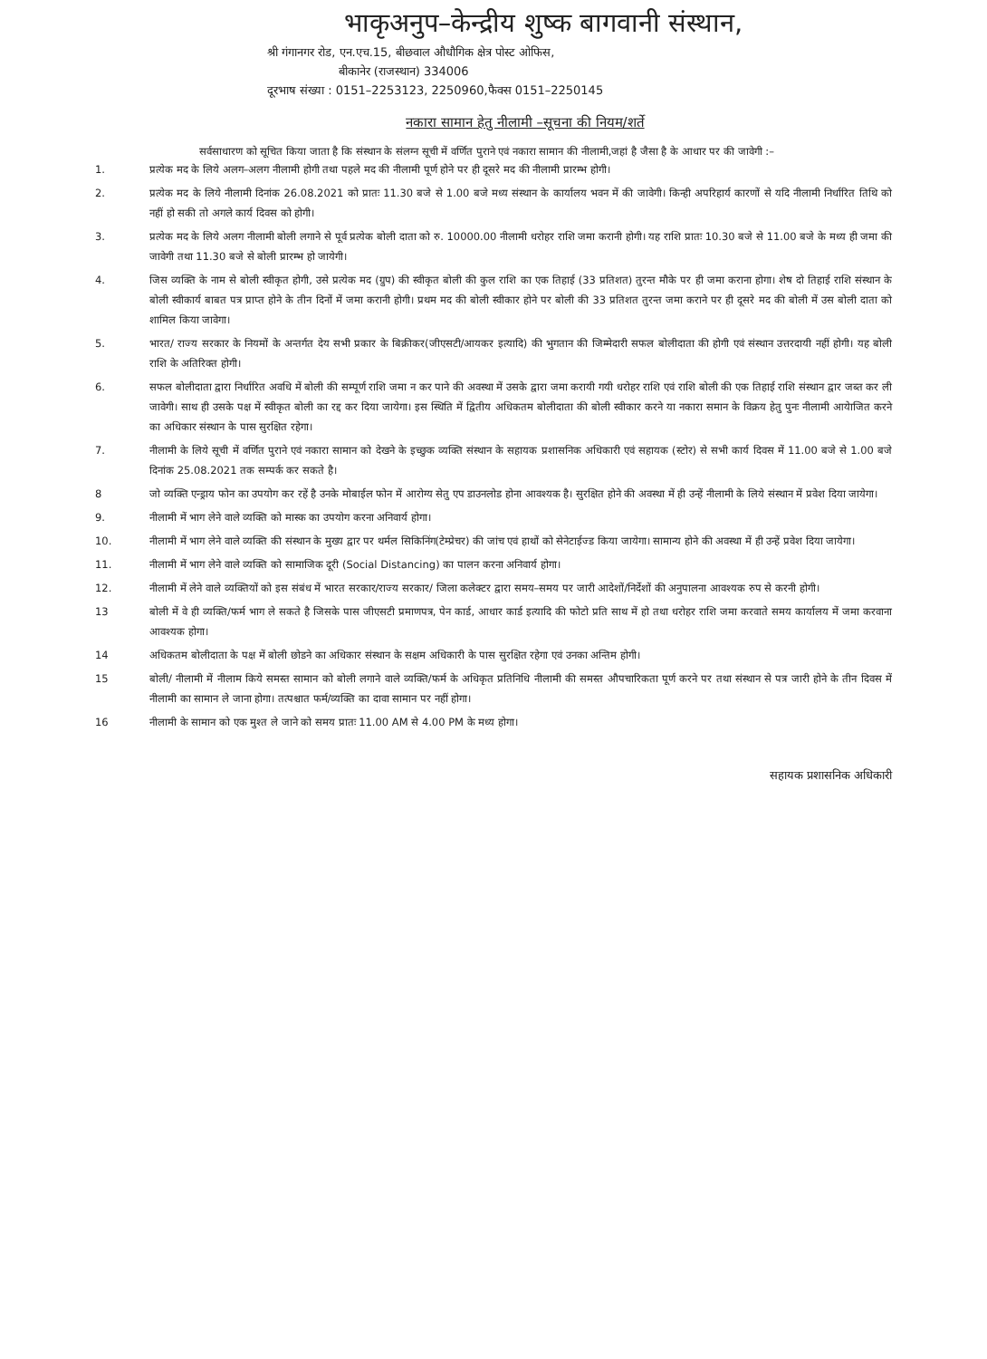भाकृअनुप–केन्द्रीय शुष्क बागवानी संस्थान,
श्री गंगानगर रोड, एन.एच.15, बीछवाल औधौगिक क्षेत्र पोस्ट ओफिस,
बीकानेर (राजस्थान) 334006
दूरभाष संख्या : 0151–2253123, 2250960,फैक्स 0151–2250145
नकारा सामान हेतु नीलामी –सूचना की नियम/शर्ते
सर्वसाधारण को सूचित किया जाता है कि संस्थान के संलग्न सूची में वर्णित पुराने एवं नकारा सामान की नीलामी,जहां है जैसा है के आधार पर की जावेगी :–
1. प्रत्येक मद के लिये अलग–अलग नीलामी होगी तथा पहले मद की नीलामी पूर्ण होने पर ही दूसरे मद की नीलामी प्रारम्भ होगी।
2. प्रत्येक मद के लिये नीलामी दिनांक 26.08.2021 को प्रातः 11.30 बजे से 1.00 बजे मध्य संस्थान के कार्यालय भवन में की जावेगी। किन्ही अपरिहार्य कारणों से यदि नीलामी निर्धारित तिथि को नहीं हो सकी तो अगले कार्य दिवस को होगी।
3. प्रत्येक मद के लिये अलग नीलामी बोली लगाने से पूर्व प्रत्येक बोली दाता को रु. 10000.00 नीलामी धरोहर राशि जमा करानी होगी। यह राशि प्रातः 10.30 बजे से 11.00 बजे के मध्य ही जमा की जावेगी तथा 11.30 बजे से बोली प्रारम्भ हो जायेगी।
4. जिस व्यक्ति के नाम से बोली स्वीकृत होगी, उसे प्रत्येक मद (ग्रुप) की स्वीकृत बोली की कुल राशि का एक तिहाई (33 प्रतिशत) तुरन्त मौके पर ही जमा कराना होगा। शेष दो तिहाई राशि संस्थान के बोली स्वीकार्य बाबत पत्र प्राप्त होने के तीन दिनों में जमा करानी होगी। प्रथम मद की बोली स्वीकार होने पर बोली की 33 प्रतिशत तुरन्त जमा कराने पर ही दूसरे मद की बोली में उस बोली दाता को शामिल किया जावेगा।
5. भारत/ राज्य सरकार के नियमों के अन्तर्गत देय सभी प्रकार के बिक्रीकर(जीएसटी/आयकर इत्यादि) की भुगतान की जिम्मेदारी सफल बोलीदाता की होगी एवं संस्थान उत्तरदायी नहीं होगी। यह बोली राशि के अतिरिक्त होगी।
6. सफल बोलीदाता द्वारा निर्धारित अवधि में बोली की सम्पूर्ण राशि जमा न कर पाने की अवस्था में उसके द्वारा जमा करायी गयी धरोहर राशि एवं राशि बोली की एक तिहाई राशि संस्थान द्वार जब्त कर ली जावेगी। साथ ही उसके पक्ष में स्वीकृत बोली का रद्द कर दिया जायेगा। इस स्थिति में द्वितीय अधिकतम बोलीदाता की बोली स्वीकार करने या नकारा समान के विक्रय हेतु पुनः नीलामी आयेाजित करने का अधिकार संस्थान के पास सुरक्षित रहेगा।
7. नीलामी के लिये सूची में वर्णित पुराने एवं नकारा सामान को देखने के इच्छुक व्यक्ति संस्थान के सहायक प्रशासनिक अधिकारी एवं सहायक (स्टोर) से सभी कार्य दिवस में 11.00 बजे से 1.00 बजे दिनांक 25.08.2021 तक सम्पर्क कर सकते है।
8 जो व्यक्ति एन्ड्राय फोन का उपयोग कर रहें है उनके मोबाईल फोन में आरोग्य सेतु एप डाउनलोड होना आवश्यक है। सुरक्षित होने की अवस्था में ही उन्हें नीलामी के लिये संस्थान में प्रवेश दिया जायेगा।
9. नीलामी में भाग लेने वाले व्यक्ति को मास्क का उपयोग करना अनिवार्य होगा।
10. नीलामी में भाग लेने वाले व्यक्ति की संस्थान के मुख्य द्वार पर थर्मल सिकिनिंग(टेम्प्रेचर) की जांच एवं हाथों को सेनेटाईज्ड किया जायेगा। सामान्य होने की अवस्था में ही उन्हें प्रवेश दिया जायेगा।
11. नीलामी में भाग लेने वाले व्यक्ति को सामाजिक दूरी (Social Distancing) का पालन करना अनिवार्य होगा।
12. नीलामी में लेने वाले व्यक्तियों को इस संबंध में भारत सरकार/राज्य सरकार/ जिला कलेक्टर द्वारा समय–समय पर जारी आदेशों/निर्देशों की अनुपालना आवश्यक रुप से करनी होगी।
13 बोली में वे ही व्यक्ति/फर्म भाग ले सकते है जिसके पास जीएसटी प्रमाणपत्र, पेन कार्ड, आधार कार्ड इत्यादि की फोटो प्रति साथ में हो तथा धरोहर राशि जमा करवाते समय कार्यालय में जमा करवाना आवश्यक होगा।
14 अधिकतम बोलीदाता के पक्ष में बोली छोडने का अधिकार संस्थान के सक्षम अधिकारी के पास सुरक्षित रहेगा एवं उनका अन्तिम होगी।
15 बोली/ नीलामी में नीलाम किये समस्त सामान को बोली लगाने वाले व्यक्ति/फर्म के अधिकृत प्रतिनिधि नीलामी की समस्त औपचारिकता पूर्ण करने पर तथा संस्थान से पत्र जारी होने के तीन दिवस में नीलामी का सामान ले जाना होगा। तत्पश्चात फर्म/व्यक्ति का दावा सामान पर नहीं होगा।
16 नीलामी के सामान को एक मुश्त ले जाने को समय प्रातः 11.00 AM से 4.00 PM के मध्य होगा।
सहायक प्रशासनिक अधिकारी